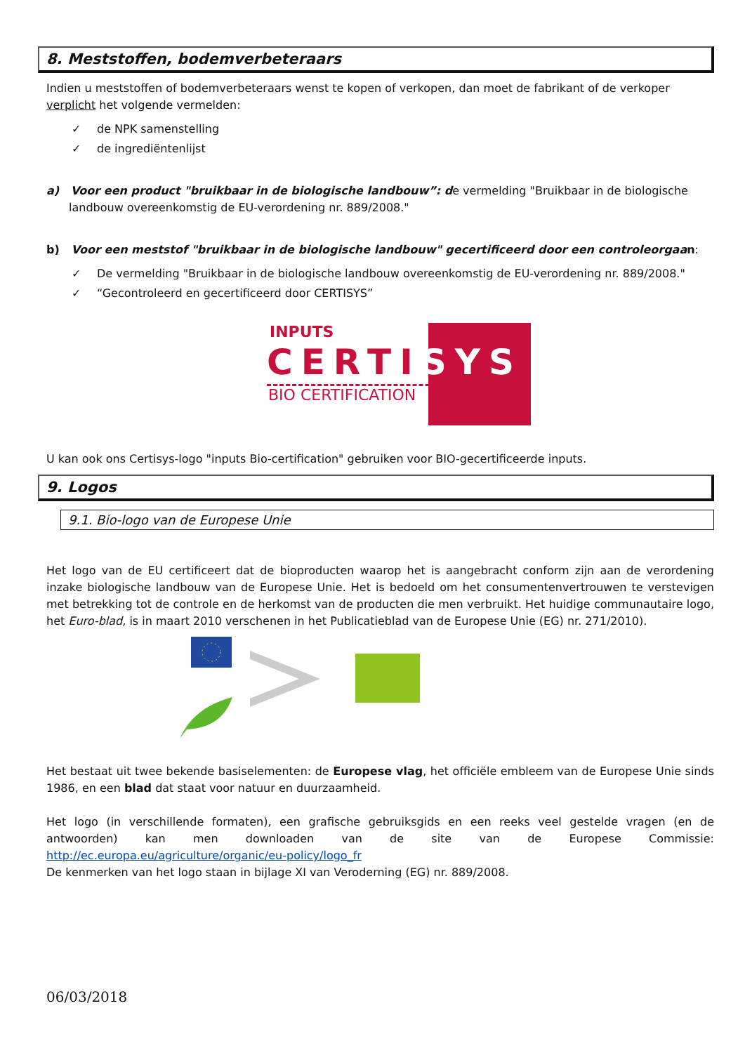8. Meststoffen, bodemverbeteraars
Indien u meststoffen of bodemverbeteraars wenst te kopen of verkopen, dan moet de fabrikant of de verkoper verplicht het volgende vermelden:
✓ de NPK samenstelling
✓ de ingrediëntenlijst
a) Voor een product "bruikbaar in de biologische landbouw”: de vermelding "Bruikbaar in de biologische landbouw overeenkomstig de EU-verordening nr. 889/2008."
b) Voor een meststof "bruikbaar in de biologische landbouw" gecertificeerd door een controleorgaan:
✓ De vermelding "Bruikbaar in de biologische landbouw overeenkomstig de EU-verordening nr. 889/2008."
✓ “Gecontroleerd en gecertificeerd door CERTISYS”
INPUTS
CERTISYS
BIO CERTIFICATION
U kan ook ons Certisys-logo "inputs Bio-certification" gebruiken voor BIO-gecertificeerde inputs.
9. Logos
9.1. Bio-logo van de Europese Unie
Het logo van de EU certificeert dat de bioproducten waarop het is aangebracht conform zijn aan de verordening inzake biologische landbouw van de Europese Unie. Het is bedoeld om het consumentenvertrouwen te verstevigen met betrekking tot de controle en de herkomst van de producten die men verbruikt. Het huidige communautaire logo, het Euro-blad, is in maart 2010 verschenen in het Publicatieblad van de Europese Unie (EG) nr. 271/2010).
Het bestaat uit twee bekende basiselementen: de Europese vlag, het officiële embleem van de Europese Unie sinds 1986, en een blad dat staat voor natuur en duurzaamheid.
Het logo (in verschillende formaten), een grafische gebruiksgids en een reeks veel gestelde vragen (en de antwoorden) kan men downloaden van de site van de Europese Commissie: http://ec.europa.eu/agriculture/organic/eu-policy/logo_fr
De kenmerken van het logo staan in bijlage XI van Veroderning (EG) nr. 889/2008.
06/03/2018